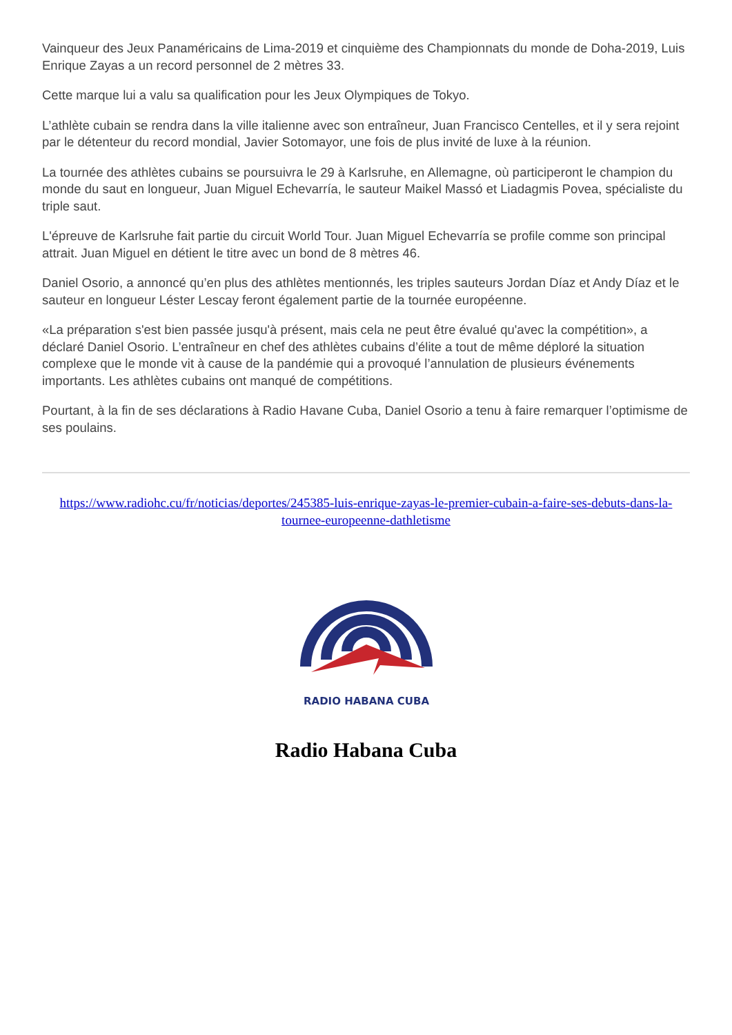Vainqueur des Jeux Panaméricains de Lima-2019 et cinquième des Championnats du monde de Doha-2019, Luis Enrique Zayas a un record personnel de 2 mètres 33.
Cette marque lui a valu sa qualification pour les Jeux Olympiques de Tokyo.
L’athlète cubain se rendra dans la ville italienne avec son entraîneur, Juan Francisco Centelles, et il y sera rejoint par le détenteur du record mondial, Javier Sotomayor, une fois de plus invité de luxe à la réunion.
La tournée des athlètes cubains se poursuivra le 29 à Karlsruhe, en Allemagne, où participeront le champion du monde du saut en longueur, Juan Miguel Echevarría, le sauteur Maikel Massó et Liadagmis Povea, spécialiste du triple saut.
L'épreuve de Karlsruhe fait partie du circuit World Tour. Juan Miguel Echevarría se profile comme son principal attrait. Juan Miguel en détient le titre avec un bond de 8 mètres 46.
Daniel Osorio, a annoncé qu’en plus des athlètes mentionnés, les triples sauteurs Jordan Díaz et Andy Díaz et le sauteur en longueur Léster Lescay feront également partie de la tournée européenne.
«La préparation s'est bien passée jusqu'à présent, mais cela ne peut être évalué qu'avec la compétition», a déclaré Daniel Osorio. L’entraîneur en chef des athlètes cubains d’élite a tout de même déploré la situation complexe que le monde vit à cause de la pandémie qui a provoqué l’annulation de plusieurs événements importants. Les athlètes cubains ont manqué de compétitions.
Pourtant, à la fin de ses déclarations à Radio Havane Cuba, Daniel Osorio a tenu à faire remarquer l’optimisme de ses poulains.
https://www.radiohc.cu/fr/noticias/deportes/245385-luis-enrique-zayas-le-premier-cubain-a-faire-ses-debuts-dans-la-tournee-europeenne-dathletisme
RADIO HABANA CUBA
Radio Habana Cuba